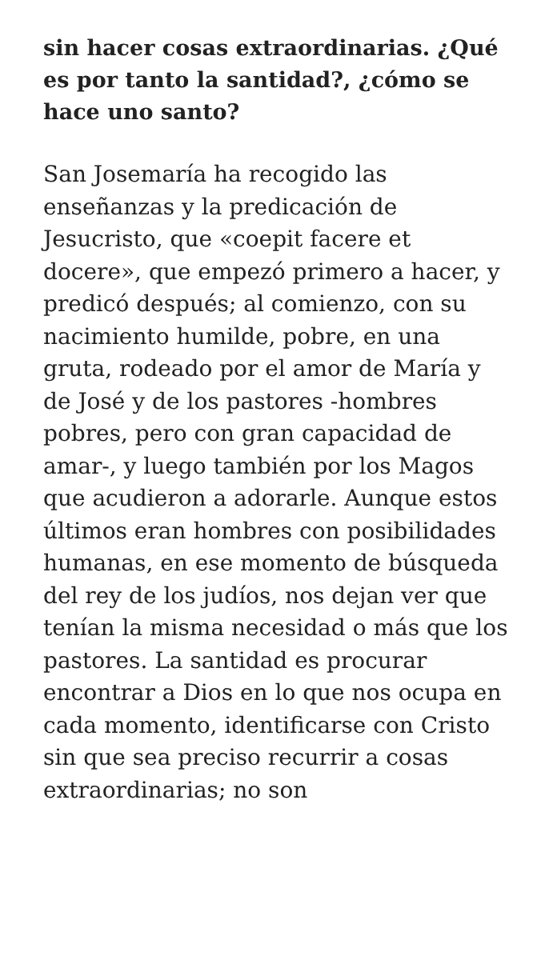sin hacer cosas extraordinarias. ¿Qué es por tanto la santidad?, ¿cómo se hace uno santo?
San Josemaría ha recogido las enseñanzas y la predicación de Jesucristo, que «coepit facere et docere», que empezó primero a hacer, y predicó después; al comienzo, con su nacimiento humilde, pobre, en una gruta, rodeado por el amor de María y de José y de los pastores -hombres pobres, pero con gran capacidad de amar-, y luego también por los Magos que acudieron a adorarle. Aunque estos últimos eran hombres con posibilidades humanas, en ese momento de búsqueda del rey de los judíos, nos dejan ver que tenían la misma necesidad o más que los pastores. La santidad es procurar encontrar a Dios en lo que nos ocupa en cada momento, identificarse con Cristo sin que sea preciso recurrir a cosas extraordinarias; no son